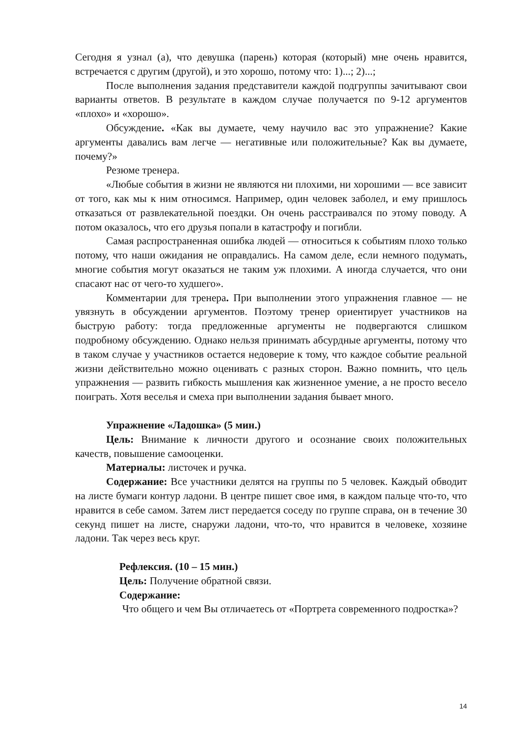Сегодня я узнал (а), что девушка (парень) которая (который) мне очень нравится, встречается с другим (другой), и это хорошо, потому что: 1)...; 2)...;
После выполнения задания представители каждой подгруппы зачитывают свои варианты ответов. В результате в каждом случае получается по 9-12 аргументов «плохо» и «хорошо».
Обсуждение. «Как вы думаете, чему научило вас это упражнение? Какие аргументы давались вам легче — негативные или положительные? Как вы думаете, почему?»
Резюме тренера.
«Любые события в жизни не являются ни плохими, ни хорошими — все зависит от того, как мы к ним относимся. Например, один человек заболел, и ему пришлось отказаться от развлекательной поездки. Он очень расстраивался по этому поводу. А потом оказалось, что его друзья попали в катастрофу и погибли.
Самая распространенная ошибка людей — относиться к событиям плохо только потому, что наши ожидания не оправдались. На самом деле, если немного подумать, многие события могут оказаться не таким уж плохими. А иногда случается, что они спасают нас от чего-то худшего».
Комментарии для тренера. При выполнении этого упражнения главное — не увязнуть в обсуждении аргументов. Поэтому тренер ориентирует участников на быструю работу: тогда предложенные аргументы не подвергаются слишком подробному обсуждению. Однако нельзя принимать абсурдные аргументы, потому что в таком случае у участников остается недоверие к тому, что каждое событие реальной жизни действительно можно оценивать с разных сторон. Важно помнить, что цель упражнения — развить гибкость мышления как жизненное умение, а не просто весело поиграть. Хотя веселья и смеха при выполнении задания бывает много.
Упражнение «Ладошка» (5 мин.)
Цель: Внимание к личности другого и осознание своих положительных качеств, повышение самооценки.
Материалы: листочек и ручка.
Содержание: Все участники делятся на группы по 5 человек. Каждый обводит на листе бумаги контур ладони. В центре пишет свое имя, в каждом пальце что-то, что нравится в себе самом. Затем лист передается соседу по группе справа, он в течение 30 секунд пишет на листе, снаружи ладони, что-то, что нравится в человеке, хозяине ладони. Так через весь круг.
Рефлексия. (10 – 15 мин.)
Цель: Получение обратной связи.
Содержание:
Что общего и чем Вы отличаетесь от «Портрета современного подростка»?
14